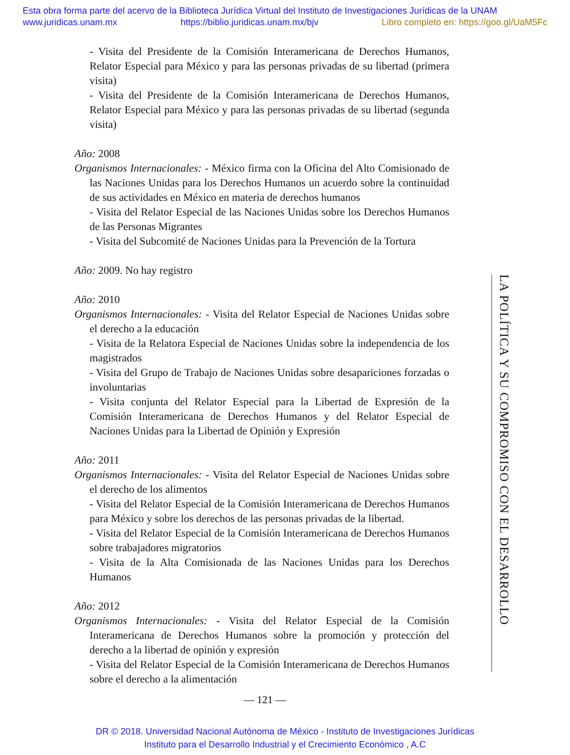Esta obra forma parte del acervo de la Biblioteca Jurídica Virtual del Instituto de Investigaciones Jurídicas de la UNAM
www.juridicas.unam.mx https://biblio.juridicas.unam.mx/bjv Libro completo en: https://goo.gl/UaM5Fc
- Visita del Presidente de la Comisión Interamericana de Derechos Humanos, Relator Especial para México y para las personas privadas de su libertad (primera visita)
- Visita del Presidente de la Comisión Interamericana de Derechos Humanos, Relator Especial para México y para las personas privadas de su libertad (segunda visita)
Año: 2008
Organismos Internacionales: - México firma con la Oficina del Alto Comisionado de las Naciones Unidas para los Derechos Humanos un acuerdo sobre la continuidad de sus actividades en México en materia de derechos humanos
- Visita del Relator Especial de las Naciones Unidas sobre los Derechos Humanos de las Personas Migrantes
- Visita del Subcomité de Naciones Unidas para la Prevención de la Tortura
Año: 2009. No hay registro
Año: 2010
Organismos Internacionales: - Visita del Relator Especial de Naciones Unidas sobre el derecho a la educación
- Visita de la Relatora Especial de Naciones Unidas sobre la independencia de los magistrados
- Visita del Grupo de Trabajo de Naciones Unidas sobre desapariciones forzadas o involuntarias
- Visita conjunta del Relator Especial para la Libertad de Expresión de la Comisión Interamericana de Derechos Humanos y del Relator Especial de Naciones Unidas para la Libertad de Opinión y Expresión
Año: 2011
Organismos Internacionales: - Visita del Relator Especial de Naciones Unidas sobre el derecho de los alimentos
- Visita del Relator Especial de la Comisión Interamericana de Derechos Humanos para México y sobre los derechos de las personas privadas de la libertad.
- Visita del Relator Especial de la Comisión Interamericana de Derechos Humanos sobre trabajadores migratorios
- Visita de la Alta Comisionada de las Naciones Unidas para los Derechos Humanos
Año: 2012
Organismos Internacionales: - Visita del Relator Especial de la Comisión Interamericana de Derechos Humanos sobre la promoción y protección del derecho a la libertad de opinión y expresión
- Visita del Relator Especial de la Comisión Interamericana de Derechos Humanos sobre el derecho a la alimentación
LA POLÍTICA Y SU COMPROMISO CON EL DESARROLLO
— 121 —
DR © 2018. Universidad Nacional Autónoma de México - Instituto de Investigaciones Jurídicas
Instituto para el Desarrollo Industrial y el Crecimiento Económico , A.C